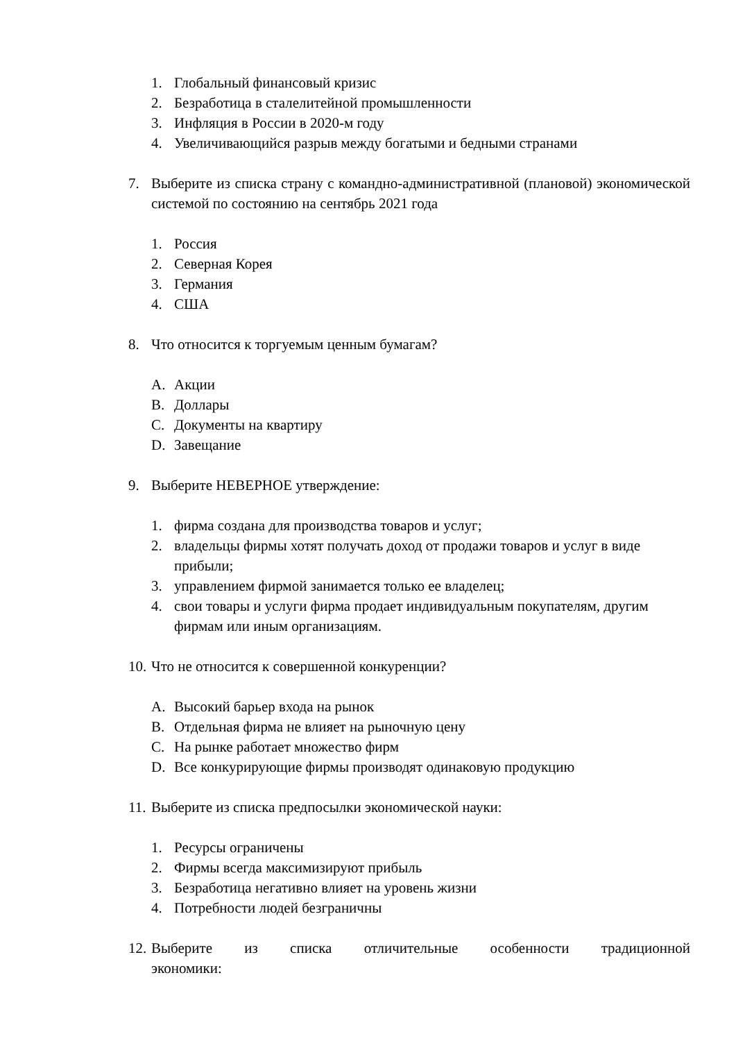1. Глобальный финансовый кризис
2. Безработица в сталелитейной промышленности
3. Инфляция в России в 2020-м году
4. Увеличивающийся разрыв между богатыми и бедными странами
7. Выберите из списка страну с командно-административной (плановой) экономической системой по состоянию на сентябрь 2021 года
1. Россия
2. Северная Корея
3. Германия
4. США
8. Что относится к торгуемым ценным бумагам?
A. Акции
B. Доллары
C. Документы на квартиру
D. Завещание
9. Выберите НЕВЕРНОЕ утверждение:
1. фирма создана для производства товаров и услуг;
2. владельцы фирмы хотят получать доход от продажи товаров и услуг в виде прибыли;
3. управлением фирмой занимается только ее владелец;
4. свои товары и услуги фирма продает индивидуальным покупателям, другим фирмам или иным организациям.
10. Что не относится к совершенной конкуренции?
A. Высокий барьер входа на рынок
B. Отдельная фирма не влияет на рыночную цену
C. На рынке работает множество фирм
D. Все конкурирующие фирмы производят одинаковую продукцию
11. Выберите из списка предпосылки экономической науки:
1. Ресурсы ограничены
2. Фирмы всегда максимизируют прибыль
3. Безработица негативно влияет на уровень жизни
4. Потребности людей безграничны
12. Выберите из списка отличительные особенности традиционной
экономики: